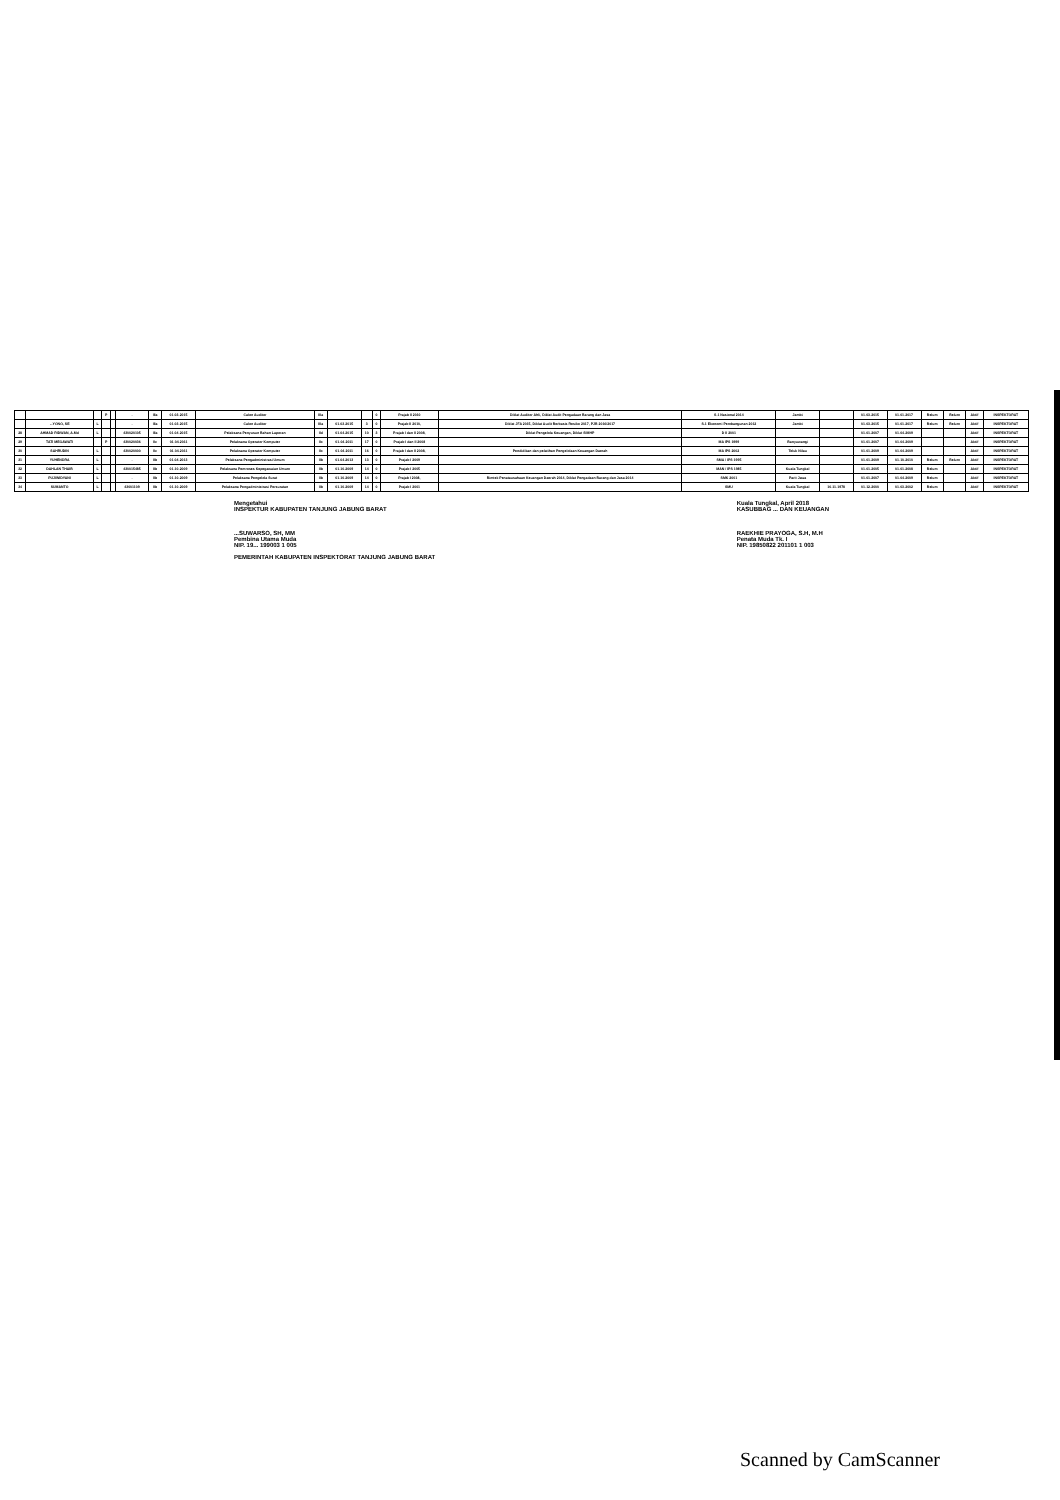| | | | P | | - | IIIa | 01-03-2015 | Calon Auditor | IIIa | | | 0 | Prajab II 2010 | Diklat Auditor Ahli, Diklat Audit Pengadaan Barang dan Jasa | S.1 Nasional 2014 | Jambi | | 01-03-2015 | 01-01-2017 | Belum | Belum | Aktif | INSPEKTORAT |
| | ...YONO, SE | L | | | - | IIIa | 01-03-2015 | Calon Auditor | IIIa | 01-03-2015 | 3 | 0 | Prajab II 2010, | Diklat JFA 2015, Diklat Audit Berbasis Resiko 2017, PJB 2016/2017 | S.1 Ekonomi Pembangunan 2012 | Jambi | | 01-03-2015 | 01-01-2017 | Belum | Belum | Aktif | INSPEKTORAT |
| 28 | AHMAD RIDWAN, A.Md | L | | | 430020105 | IIIa | 01-04-2015 | Pelaksana Penyusun Bahan Laporan | IId | 01-04-2015 | 10 | 3 | Prajab I dan II 2008, | Diklat Pengelola Keuangan, Diklat SIMHP | D II 2001 | | | 01-01-2007 | 01-04-2009 | | | Aktif | INSPEKTORAT |
| 29 | TATI MEGAWATI | | P | | 430020036 | IIc | 01-04-2011 | Pelaksana Operator Komputer | IIc | 01-04-2011 | 17 | 0 | Prajab I dan II 2008 | | MA IPS 1999 | Banyuwangi | | 01-01-2007 | 01-04-2009 | | | Aktif | INSPEKTORAT |
| 30 | SAHRUDIN | L | | | 430020000 | IIc | 01-04-2011 | Pelaksana Operator Komputer | IIc | 01-04-2011 | 16 | 0 | Prajab I dan II 2008, | Pendidikan dan pelatihan Pengelolaan Keuangan Daerah | MA IPS 2002 | Teluk Nilau | | 01-01-2009 | 01-04-2009 | | | Aktif | INSPEKTORAT |
| 31 | YUHENDRA | L | | | - | IIb | 01-04-2013 | Pelaksana Pengadministrasi Umum | IIb | 01-04-2013 | 13 | 0 | Prajab I 2009 | | SMA / IPS 1995 | | | 01-01-2009 | 01-10-2010 | Belum | Belum | Aktif | INSPEKTORAT |
| 32 | DAHLAN THAIB | L | | | 430015485 | IIb | 01-10-2009 | Pelaksana Pemroses Kepegawaian Umum | IIb | 01-10-2009 | 14 | 0 | Prajab I 2005 | | MAN / IPS 1985 | Kuala Tungkal | | 01-01-2005 | 01-01-2008 | Belum | | Aktif | INSPEKTORAT |
| 33 | PUJIWIDYANI | L | | | - | IIb | 01-10-2009 | Pelaksana Pengelola Surat | IIb | 01-10-2009 | 14 | 0 | Prajab I 2008, | Bimtek Penatausahaan Keuangan Daerah 2014, Diklat Pengadaan Barang dan Jasa 2014 | SMK 2001 | Parit Jawa | | 01-01-2007 | 01-04-2009 | Belum | | Aktif | INSPEKTORAT |
| 34 | SUMANTO | L | | | 43001109 | IIb | 01-10-2009 | Pelaksana Pengadministrasi Persuratan | IIb | 01-10-2009 | 14 | 0 | Prajab I 2001 | | SMU | Kuala Tungkal | 10-11-1978 | 01-12-2000 | 01-03-2002 | Belum | | Aktif | INSPEKTORAT |
Mengetahui
INSPEKTUR KABUPATEN TANJUNG JABUNG BARAT
...SUWARSO, SH, MM
Pembina Utama Muda
NIP. 19... 199003 1 005
PEMERINTAH KABUPATEN INSPEKTORAT TANJUNG JABUNG BARAT
Kuala Tungkal, April 2018
KASUBBAG ... DAN KEUANGAN
RAEKHIE PRAYOGA, S.H, M.H
Penata Muda Tk. I
NIP. 19850822 201101 1 003
Scanned by CamScanner